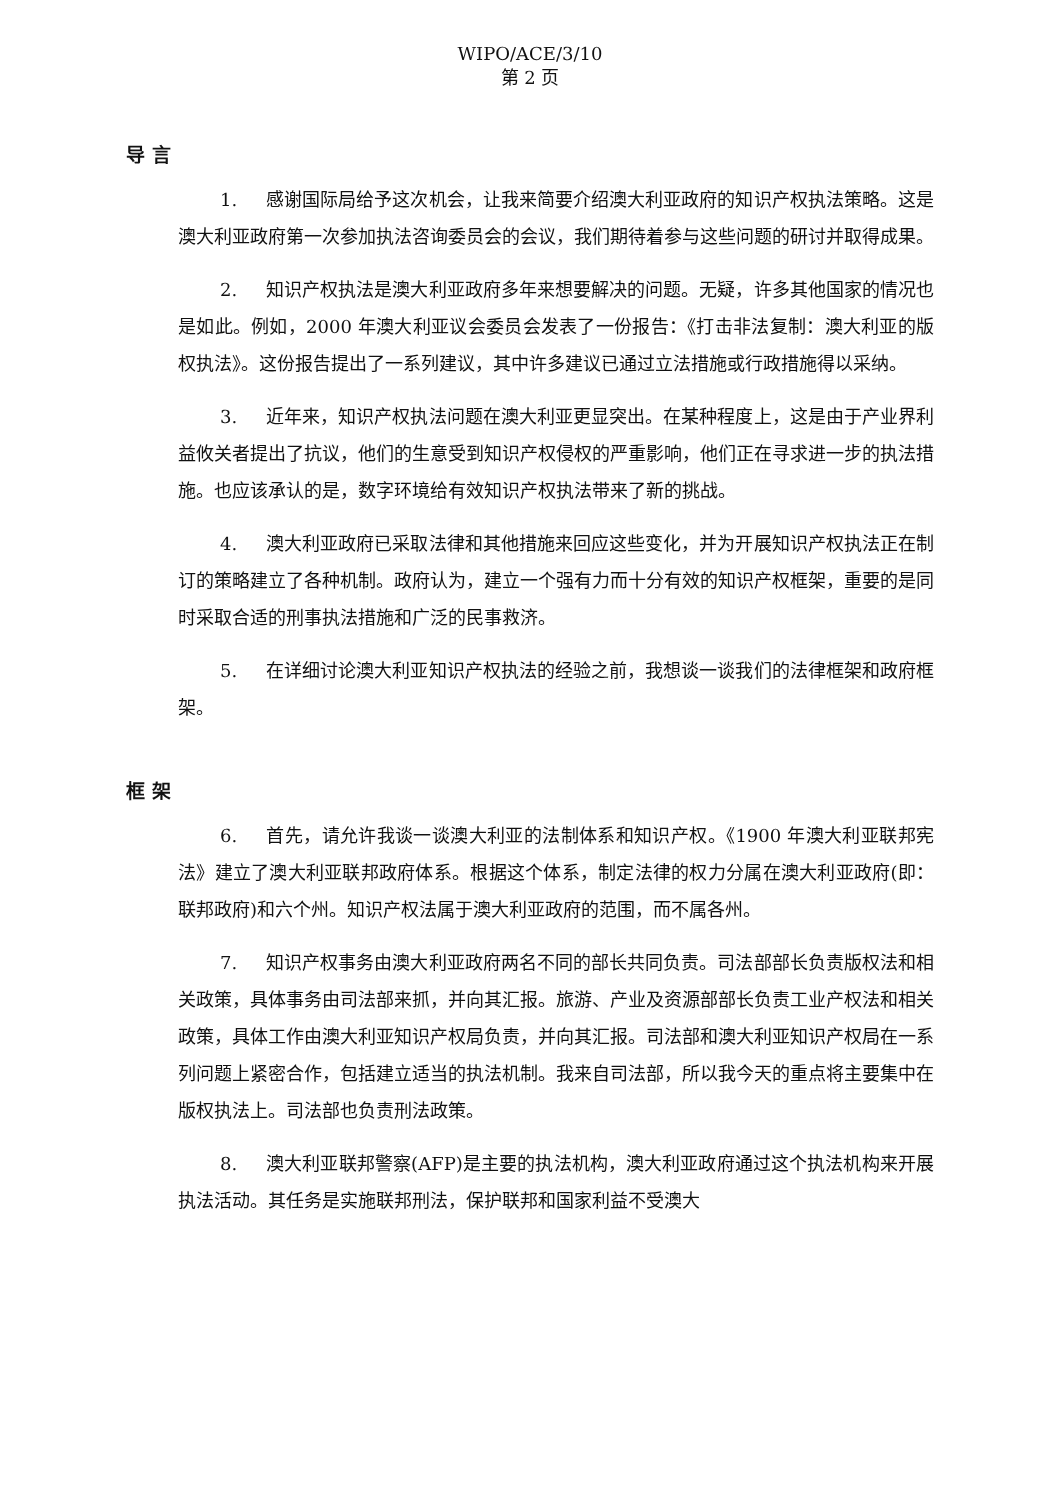WIPO/ACE/3/10
第 2 页
导 言
1. 感谢国际局给予这次机会，让我来简要介绍澳大利亚政府的知识产权执法策略。这是澳大利亚政府第一次参加执法咨询委员会的会议，我们期待着参与这些问题的研讨并取得成果。
2. 知识产权执法是澳大利亚政府多年来想要解决的问题。无疑，许多其他国家的情况也是如此。例如，2000 年澳大利亚议会委员会发表了一份报告：《打击非法复制：澳大利亚的版权执法》。这份报告提出了一系列建议，其中许多建议已通过立法措施或行政措施得以采纳。
3. 近年来，知识产权执法问题在澳大利亚更显突出。在某种程度上，这是由于产业界利益攸关者提出了抗议，他们的生意受到知识产权侵权的严重影响，他们正在寻求进一步的执法措施。也应该承认的是，数字环境给有效知识产权执法带来了新的挑战。
4. 澳大利亚政府已采取法律和其他措施来回应这些变化，并为开展知识产权执法正在制订的策略建立了各种机制。政府认为，建立一个强有力而十分有效的知识产权框架，重要的是同时采取合适的刑事执法措施和广泛的民事救济。
5. 在详细讨论澳大利亚知识产权执法的经验之前，我想谈一谈我们的法律框架和政府框架。
框 架
6. 首先，请允许我谈一谈澳大利亚的法制体系和知识产权。《1900 年澳大利亚联邦宪法》建立了澳大利亚联邦政府体系。根据这个体系，制定法律的权力分属在澳大利亚政府(即：联邦政府)和六个州。知识产权法属于澳大利亚政府的范围，而不属各州。
7. 知识产权事务由澳大利亚政府两名不同的部长共同负责。司法部部长负责版权法和相关政策，具体事务由司法部来抓，并向其汇报。旅游、产业及资源部部长负责工业产权法和相关政策，具体工作由澳大利亚知识产权局负责，并向其汇报。司法部和澳大利亚知识产权局在一系列问题上紧密合作，包括建立适当的执法机制。我来自司法部，所以我今天的重点将主要集中在版权执法上。司法部也负责刑法政策。
8. 澳大利亚联邦警察(AFP)是主要的执法机构，澳大利亚政府通过这个执法机构来开展执法活动。其任务是实施联邦刑法，保护联邦和国家利益不受澳大